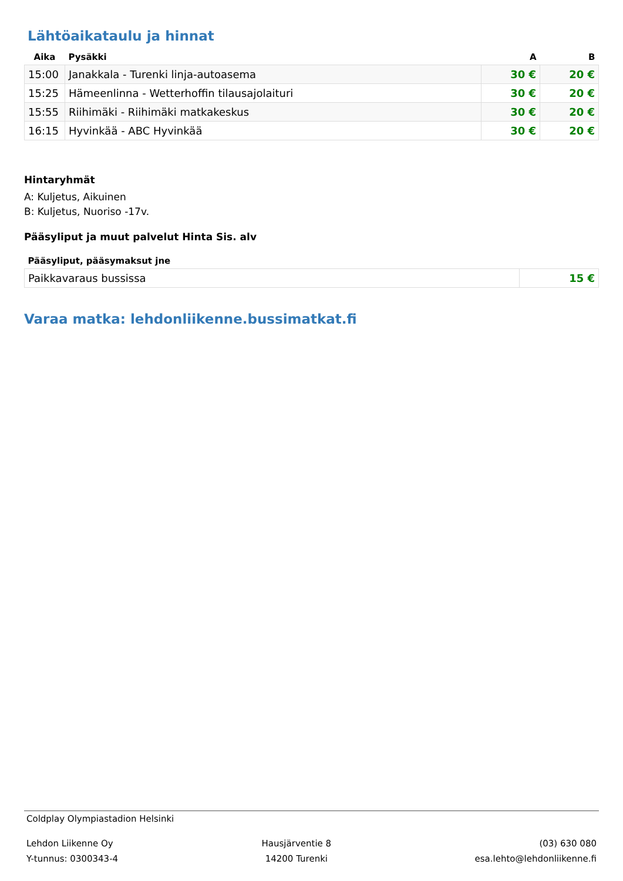Lähtöaikataulu ja hinnat
| Aika | Pysäkki | A | B |
| --- | --- | --- | --- |
| 15:00 | Janakkala - Turenki linja-autoasema | 30 € | 20 € |
| 15:25 | Hämeenlinna - Wetterhoffin tilausajolaituri | 30 € | 20 € |
| 15:55 | Riihimäki - Riihimäki matkakeskus | 30 € | 20 € |
| 16:15 | Hyvinkää - ABC Hyvinkää | 30 € | 20 € |
Hintaryhmät
A: Kuljetus, Aikuinen
B: Kuljetus, Nuoriso -17v.
Pääsyliput ja muut palvelut Hinta Sis. alv
| Pääsyliput, pääsymaksut jne | |
| --- | --- |
| Paikkavaraus bussissa | 15 € |
Varaa matka: lehdonliikenne.bussimatkat.fi
Coldplay Olympiastadion Helsinki
Lehdon Liikenne Oy
Y-tunnus: 0300343-4
Hausjärventie 8
14200 Turenki
(03) 630 080
esa.lehto@lehdonliikenne.fi